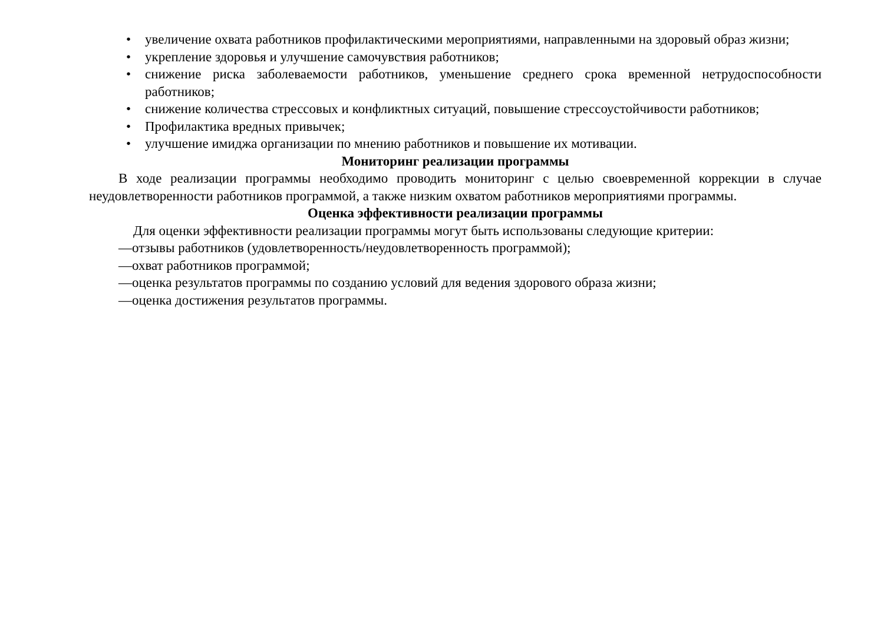• увеличение охвата работников профилактическими мероприятиями, направленными на здоровый образ жизни;
• укрепление здоровья и улучшение самочувствия работников;
• снижение риска заболеваемости работников, уменьшение среднего срока временной нетрудоспособности работников;
• снижение количества стрессовых и конфликтных ситуаций, повышение стрессоустойчивости работников;
• Профилактика вредных привычек;
• улучшение имиджа организации по мнению работников и повышение их мотивации.
Мониторинг реализации программы
В ходе реализации программы необходимо проводить мониторинг с целью своевременной коррекции в случае неудовлетворенности работников программой, а также низким охватом работников мероприятиями программы.
Оценка эффективности реализации программы
Для оценки эффективности реализации программы могут быть использованы следующие критерии:
—отзывы работников (удовлетворенность/неудовлетворенность программой);
—охват работников программой;
—оценка результатов программы по созданию условий для ведения здорового образа жизни;
—оценка достижения результатов программы.